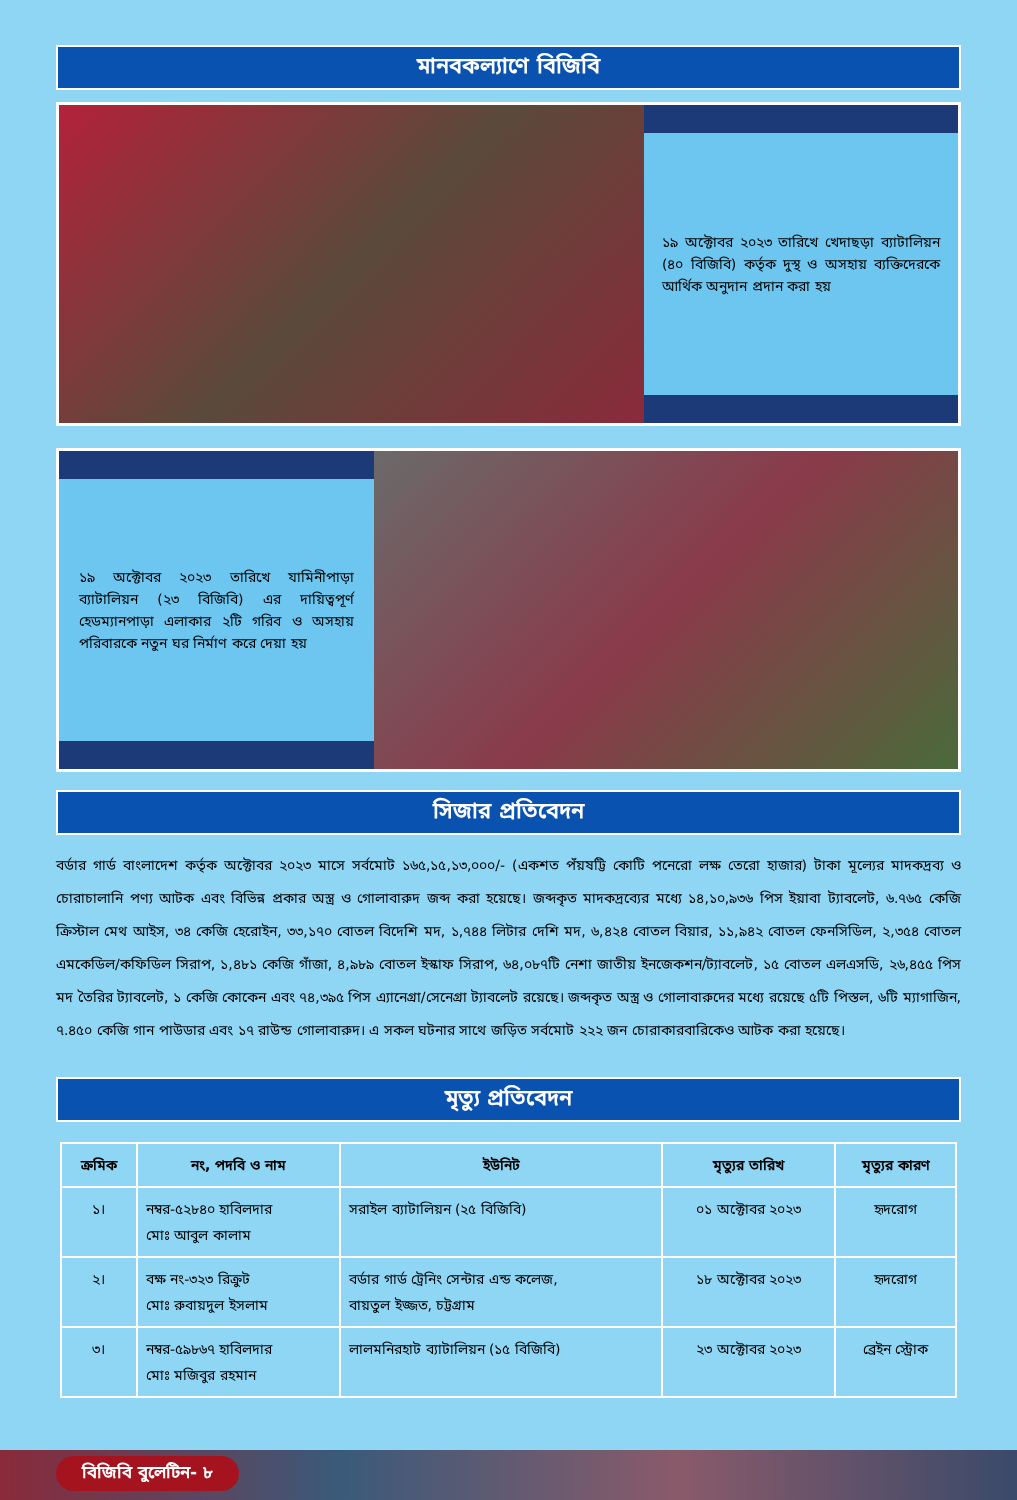মানবকল্যাণে বিজিবি
১৯ অক্টোবর ২০২৩ তারিখে খেদাছড়া ব্যাটালিয়ন (৪০ বিজিবি) কর্তৃক দুস্থ ও অসহায় ব্যক্তিদেরকে আর্থিক অনুদান প্রদান করা হয়
১৯ অক্টোবর ২০২৩ তারিখে যামিনীপাড়া ব্যাটালিয়ন (২৩ বিজিবি) এর দায়িত্বপূর্ণ হেডম্যানপাড়া এলাকার ২টি গরিব ও অসহায় পরিবারকে নতুন ঘর নির্মাণ করে দেয়া হয়
সিজার প্রতিবেদন
বর্ডার গার্ড বাংলাদেশ কর্তৃক অক্টোবর ২০২৩ মাসে সর্বমোট ১৬৫,১৫,১৩,০০০/- (একশত পঁয়ষট্টি কোটি পনেরো লক্ষ তেরো হাজার) টাকা মূল্যের মাদকদ্রব্য ও চোরাচালানি পণ্য আটক এবং বিভিন্ন প্রকার অস্ত্র ও গোলাবারুদ জব্দ করা হয়েছে। জব্দকৃত মাদকদ্রব্যের মধ্যে ১৪,১০,৯৩৬ পিস ইয়াবা ট্যাবলেট, ৬.৭৬৫ কেজি ক্রিস্টাল মেথ আইস, ৩৪ কেজি হেরোইন, ৩৩,১৭০ বোতল বিদেশি মদ, ১,৭৪৪ লিটার দেশি মদ, ৬,৪২৪ বোতল বিয়ার, ১১,৯৪২ বোতল ফেনসিডিল, ২,৩৫৪ বোতল এমকেডিল/কফিডিল সিরাপ, ১,৪৮১ কেজি গাঁজা, ৪,৯৮৯ বোতল ইস্কাফ সিরাপ, ৬৪,০৮৭টি নেশা জাতীয় ইনজেকশন/ট্যাবলেট, ১৫ বোতল এলএসডি, ২৬,৪৫৫ পিস মদ তৈরির ট্যাবলেট, ১ কেজি কোকেন এবং ৭৪,৩৯৫ পিস এ্যানেগ্রা/সেনেগ্রা ট্যাবলেট রয়েছে। জব্দকৃত অস্ত্র ও গোলাবারুদের মধ্যে রয়েছে ৫টি পিস্তল, ৬টি ম্যাগাজিন, ৭.৪৫০ কেজি গান পাউডার এবং ১৭ রাউন্ড গোলাবারুদ। এ সকল ঘটনার সাথে জড়িত সর্বমোট ২২২ জন চোরাকারবারিকেও আটক করা হয়েছে।
মৃত্যু প্রতিবেদন
| ক্রমিক | নং, পদবি ও নাম | ইউনিট | মৃত্যুর তারিখ | মৃত্যুর কারণ |
| --- | --- | --- | --- | --- |
| ১। | নম্বর-৫২৮৪০ হাবিলদার মোঃ আবুল কালাম | সরাইল ব্যাটালিয়ন (২৫ বিজিবি) | ০১ অক্টোবর ২০২৩ | হৃদরোগ |
| ২। | বক্ষ নং-৩২৩ রিক্রুট মোঃ রুবায়দুল ইসলাম | বর্ডার গার্ড ট্রেনিং সেন্টার এন্ড কলেজ, বায়তুল ইজ্জত, চট্টগ্রাম | ১৮ অক্টোবর ২০২৩ | হৃদরোগ |
| ৩। | নম্বর-৫৯৮৬৭ হাবিলদার মোঃ মজিবুর রহমান | লালমনিরহাট ব্যাটালিয়ন (১৫ বিজিবি) | ২৩ অক্টোবর ২০২৩ | ব্রেইন স্ট্রোক |
বিজিবি বুলেটিন- ৮